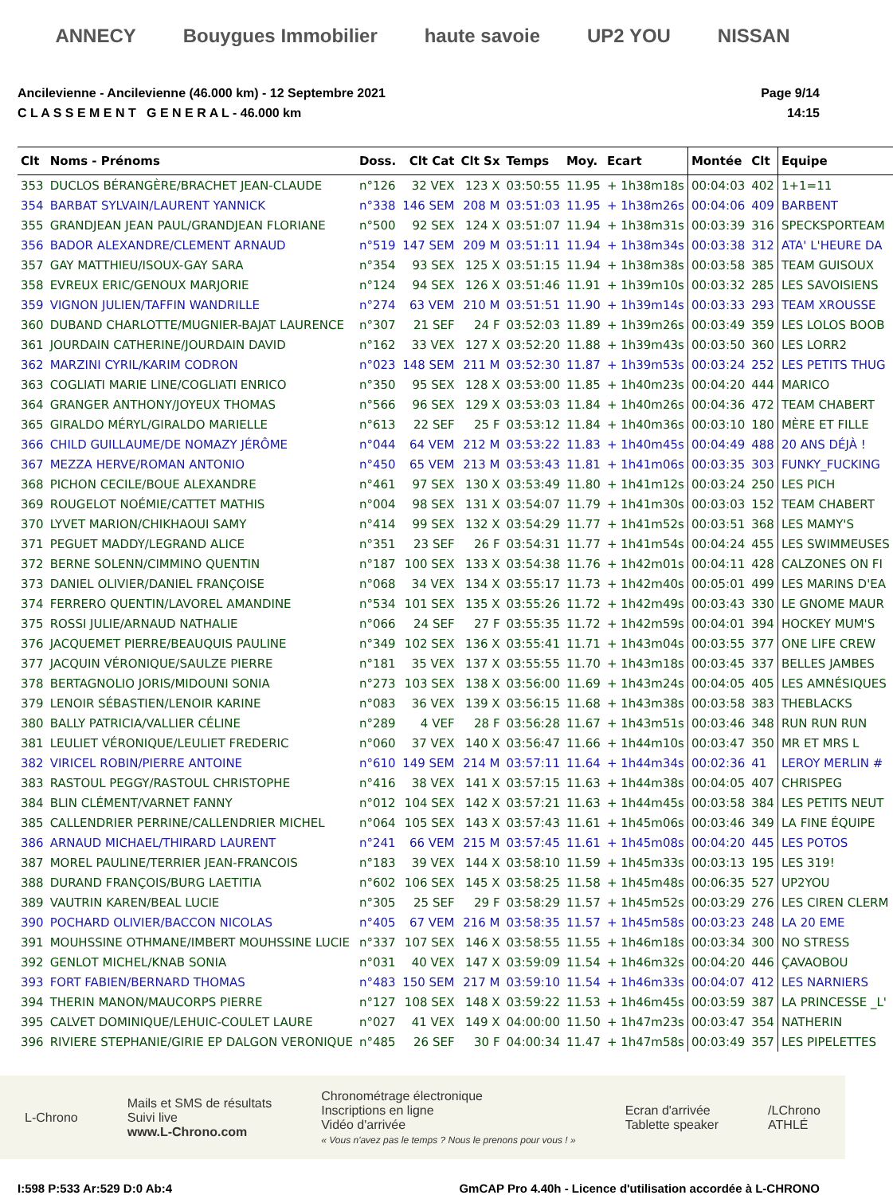ANNECY Bouygues Immobilier haute savoie UP2 YOU NISSAN
Ancilevienne - Ancilevienne (46.000 km) - 12 Septembre 2021
C L A S S E M E N T G E N E R A L - 46.000 km
Page 9/14
14:15
| Clt | Noms - Prénoms | Doss. | Clt Cat | Clt Sx | Temps | Moy. | Ecart | Montée | Clt | Equipe |
| --- | --- | --- | --- | --- | --- | --- | --- | --- | --- | --- |
| 353 | DUCLOS BÉRANGÈRE/BRACHET JEAN-CLAUDE | n°126 | 32 VEX | 123 X | 03:50:55 | 11.95 | + 1h38m18s | 00:04:03 | 402 | 1+1=11 |
| 354 | BARBAT SYLVAIN/LAURENT YANNICK | n°338 | 146 SEM | 208 M | 03:51:03 | 11.95 | + 1h38m26s | 00:04:06 | 409 | BARBENT |
| 355 | GRANDJEAN JEAN PAUL/GRANDJEAN FLORIANE | n°500 | 92 SEX | 124 X | 03:51:07 | 11.94 | + 1h38m31s | 00:03:39 | 316 | SPECKSPORTEAM |
| 356 | BADOR ALEXANDRE/CLEMENT ARNAUD | n°519 | 147 SEM | 209 M | 03:51:11 | 11.94 | + 1h38m34s | 00:03:38 | 312 | ATA' L'HEURE DA |
| 357 | GAY MATTHIEU/ISOUX-GAY SARA | n°354 | 93 SEX | 125 X | 03:51:15 | 11.94 | + 1h38m38s | 00:03:58 | 385 | TEAM GUISOUX |
| 358 | EVREUX ERIC/GENOUX MARJORIE | n°124 | 94 SEX | 126 X | 03:51:46 | 11.91 | + 1h39m10s | 00:03:32 | 285 | LES SAVOISIENS |
| 359 | VIGNON JULIEN/TAFFIN WANDRILLE | n°274 | 63 VEM | 210 M | 03:51:51 | 11.90 | + 1h39m14s | 00:03:33 | 293 | TEAM XROUSSE |
| 360 | DUBAND CHARLOTTE/MUGNIER-BAJAT LAURENCE | n°307 | 21 SEF | 24 F | 03:52:03 | 11.89 | + 1h39m26s | 00:03:49 | 359 | LES LOLOS BOOB |
| 361 | JOURDAIN CATHERINE/JOURDAIN DAVID | n°162 | 33 VEX | 127 X | 03:52:20 | 11.88 | + 1h39m43s | 00:03:50 | 360 | LES LORR2 |
| 362 | MARZINI CYRIL/KARIM CODRON | n°023 | 148 SEM | 211 M | 03:52:30 | 11.87 | + 1h39m53s | 00:03:24 | 252 | LES PETITS THUG |
| 363 | COGLIATI MARIE LINE/COGLIATI ENRICO | n°350 | 95 SEX | 128 X | 03:53:00 | 11.85 | + 1h40m23s | 00:04:20 | 444 | MARICO |
| 364 | GRANGER ANTHONY/JOYEUX THOMAS | n°566 | 96 SEX | 129 X | 03:53:03 | 11.84 | + 1h40m26s | 00:04:36 | 472 | TEAM CHABERT |
| 365 | GIRALDO MÉRYL/GIRALDO MARIELLE | n°613 | 22 SEF | 25 F | 03:53:12 | 11.84 | + 1h40m36s | 00:03:10 | 180 | MÈRE ET FILLE |
| 366 | CHILD GUILLAUME/DE NOMAZY JÉRÔME | n°044 | 64 VEM | 212 M | 03:53:22 | 11.83 | + 1h40m45s | 00:04:49 | 488 | 20 ANS DÉJÀ ! |
| 367 | MEZZA HERVE/ROMAN ANTONIO | n°450 | 65 VEM | 213 M | 03:53:43 | 11.81 | + 1h41m06s | 00:03:35 | 303 | FUNKY_FUCKING |
| 368 | PICHON CECILE/BOUE ALEXANDRE | n°461 | 97 SEX | 130 X | 03:53:49 | 11.80 | + 1h41m12s | 00:03:24 | 250 | LES PICH |
| 369 | ROUGELOT NOÉMIE/CATTET MATHIS | n°004 | 98 SEX | 131 X | 03:54:07 | 11.79 | + 1h41m30s | 00:03:03 | 152 | TEAM CHABERT |
| 370 | LYVET MARION/CHIKHAOUI SAMY | n°414 | 99 SEX | 132 X | 03:54:29 | 11.77 | + 1h41m52s | 00:03:51 | 368 | LES MAMY'S |
| 371 | PEGUET MADDY/LEGRAND ALICE | n°351 | 23 SEF | 26 F | 03:54:31 | 11.77 | + 1h41m54s | 00:04:24 | 455 | LES SWIMMEUSES |
| 372 | BERNE SOLENN/CIMMINO QUENTIN | n°187 | 100 SEX | 133 X | 03:54:38 | 11.76 | + 1h42m01s | 00:04:11 | 428 | CALZONES ON FI |
| 373 | DANIEL OLIVIER/DANIEL FRANÇOISE | n°068 | 34 VEX | 134 X | 03:55:17 | 11.73 | + 1h42m40s | 00:05:01 | 499 | LES MARINS D'EA |
| 374 | FERRERO QUENTIN/LAVOREL AMANDINE | n°534 | 101 SEX | 135 X | 03:55:26 | 11.72 | + 1h42m49s | 00:03:43 | 330 | LE GNOME MAUR |
| 375 | ROSSI JULIE/ARNAUD NATHALIE | n°066 | 24 SEF | 27 F | 03:55:35 | 11.72 | + 1h42m59s | 00:04:01 | 394 | HOCKEY MUM'S |
| 376 | JACQUEMET PIERRE/BEAUQUIS PAULINE | n°349 | 102 SEX | 136 X | 03:55:41 | 11.71 | + 1h43m04s | 00:03:55 | 377 | ONE LIFE CREW |
| 377 | JACQUIN VÉRONIQUE/SAULZE PIERRE | n°181 | 35 VEX | 137 X | 03:55:55 | 11.70 | + 1h43m18s | 00:03:45 | 337 | BELLES JAMBES |
| 378 | BERTAGNOLIO JORIS/MIDOUNI SONIA | n°273 | 103 SEX | 138 X | 03:56:00 | 11.69 | + 1h43m24s | 00:04:05 | 405 | LES AMNÉSIQUES |
| 379 | LENOIR SÉBASTIEN/LENOIR KARINE | n°083 | 36 VEX | 139 X | 03:56:15 | 11.68 | + 1h43m38s | 00:03:58 | 383 | THEBLACKS |
| 380 | BALLY PATRICIA/VALLIER CÉLINE | n°289 | 4 VEF | 28 F | 03:56:28 | 11.67 | + 1h43m51s | 00:03:46 | 348 | RUN RUN RUN |
| 381 | LEULIET VÉRONIQUE/LEULIET FREDERIC | n°060 | 37 VEX | 140 X | 03:56:47 | 11.66 | + 1h44m10s | 00:03:47 | 350 | MR ET MRS L |
| 382 | VIRICEL ROBIN/PIERRE ANTOINE | n°610 | 149 SEM | 214 M | 03:57:11 | 11.64 | + 1h44m34s | 00:02:36 | 41 | LEROY MERLIN # |
| 383 | RASTOUL PEGGY/RASTOUL CHRISTOPHE | n°416 | 38 VEX | 141 X | 03:57:15 | 11.63 | + 1h44m38s | 00:04:05 | 407 | CHRISPEG |
| 384 | BLIN CLÉMENT/VARNET FANNY | n°012 | 104 SEX | 142 X | 03:57:21 | 11.63 | + 1h44m45s | 00:03:58 | 384 | LES PETITS NEUT |
| 385 | CALLENDRIER PERRINE/CALLENDRIER MICHEL | n°064 | 105 SEX | 143 X | 03:57:43 | 11.61 | + 1h45m06s | 00:03:46 | 349 | LA FINE ÉQUIPE |
| 386 | ARNAUD MICHAEL/THIRARD LAURENT | n°241 | 66 VEM | 215 M | 03:57:45 | 11.61 | + 1h45m08s | 00:04:20 | 445 | LES POTOS |
| 387 | MOREL PAULINE/TERRIER JEAN-FRANCOIS | n°183 | 39 VEX | 144 X | 03:58:10 | 11.59 | + 1h45m33s | 00:03:13 | 195 | LES 319! |
| 388 | DURAND FRANÇOIS/BURG LAETITIA | n°602 | 106 SEX | 145 X | 03:58:25 | 11.58 | + 1h45m48s | 00:06:35 | 527 | UP2YOU |
| 389 | VAUTRIN KAREN/BEAL LUCIE | n°305 | 25 SEF | 29 F | 03:58:29 | 11.57 | + 1h45m52s | 00:03:29 | 276 | LES CIREN CLERM |
| 390 | POCHARD OLIVIER/BACCON NICOLAS | n°405 | 67 VEM | 216 M | 03:58:35 | 11.57 | + 1h45m58s | 00:03:23 | 248 | LA 20 EME |
| 391 | MOUHSSINE OTHMANE/IMBERT MOUHSSINE LUCIE | n°337 | 107 SEX | 146 X | 03:58:55 | 11.55 | + 1h46m18s | 00:03:34 | 300 | NO STRESS |
| 392 | GENLOT MICHEL/KNAB SONIA | n°031 | 40 VEX | 147 X | 03:59:09 | 11.54 | + 1h46m32s | 00:04:20 | 446 | ÇAVAOBOU |
| 393 | FORT FABIEN/BERNARD THOMAS | n°483 | 150 SEM | 217 M | 03:59:10 | 11.54 | + 1h46m33s | 00:04:07 | 412 | LES NARNIERS |
| 394 | THERIN MANON/MAUCORPS PIERRE | n°127 | 108 SEX | 148 X | 03:59:22 | 11.53 | + 1h46m45s | 00:03:59 | 387 | LA PRINCESSE _L' |
| 395 | CALVET DOMINIQUE/LEHUIC-COULET LAURE | n°027 | 41 VEX | 149 X | 04:00:00 | 11.50 | + 1h47m23s | 00:03:47 | 354 | NATHERIN |
| 396 | RIVIERE STEPHANIE/GIRIE EP DALGON VERONIQUE | n°485 | 26 SEF | 30 F | 04:00:34 | 11.47 | + 1h47m58s | 00:03:49 | 357 | LES PIPELETTES |
L-Chrono
Mails et SMS de résultats
Suivi live
www.L-Chrono.com
Chronométrage électronique
Inscriptions en ligne
Vidéo d'arrivée
« Vous n'avez pas le temps ? Nous le prenons pour vous ! »
Ecran d'arrivée
Tablette speaker
/LChrono
ATHLÉ
I:598 P:533 Ar:529 D:0 Ab:4 GmCAP Pro 4.40h - Licence d'utilisation accordée à L-CHRONO